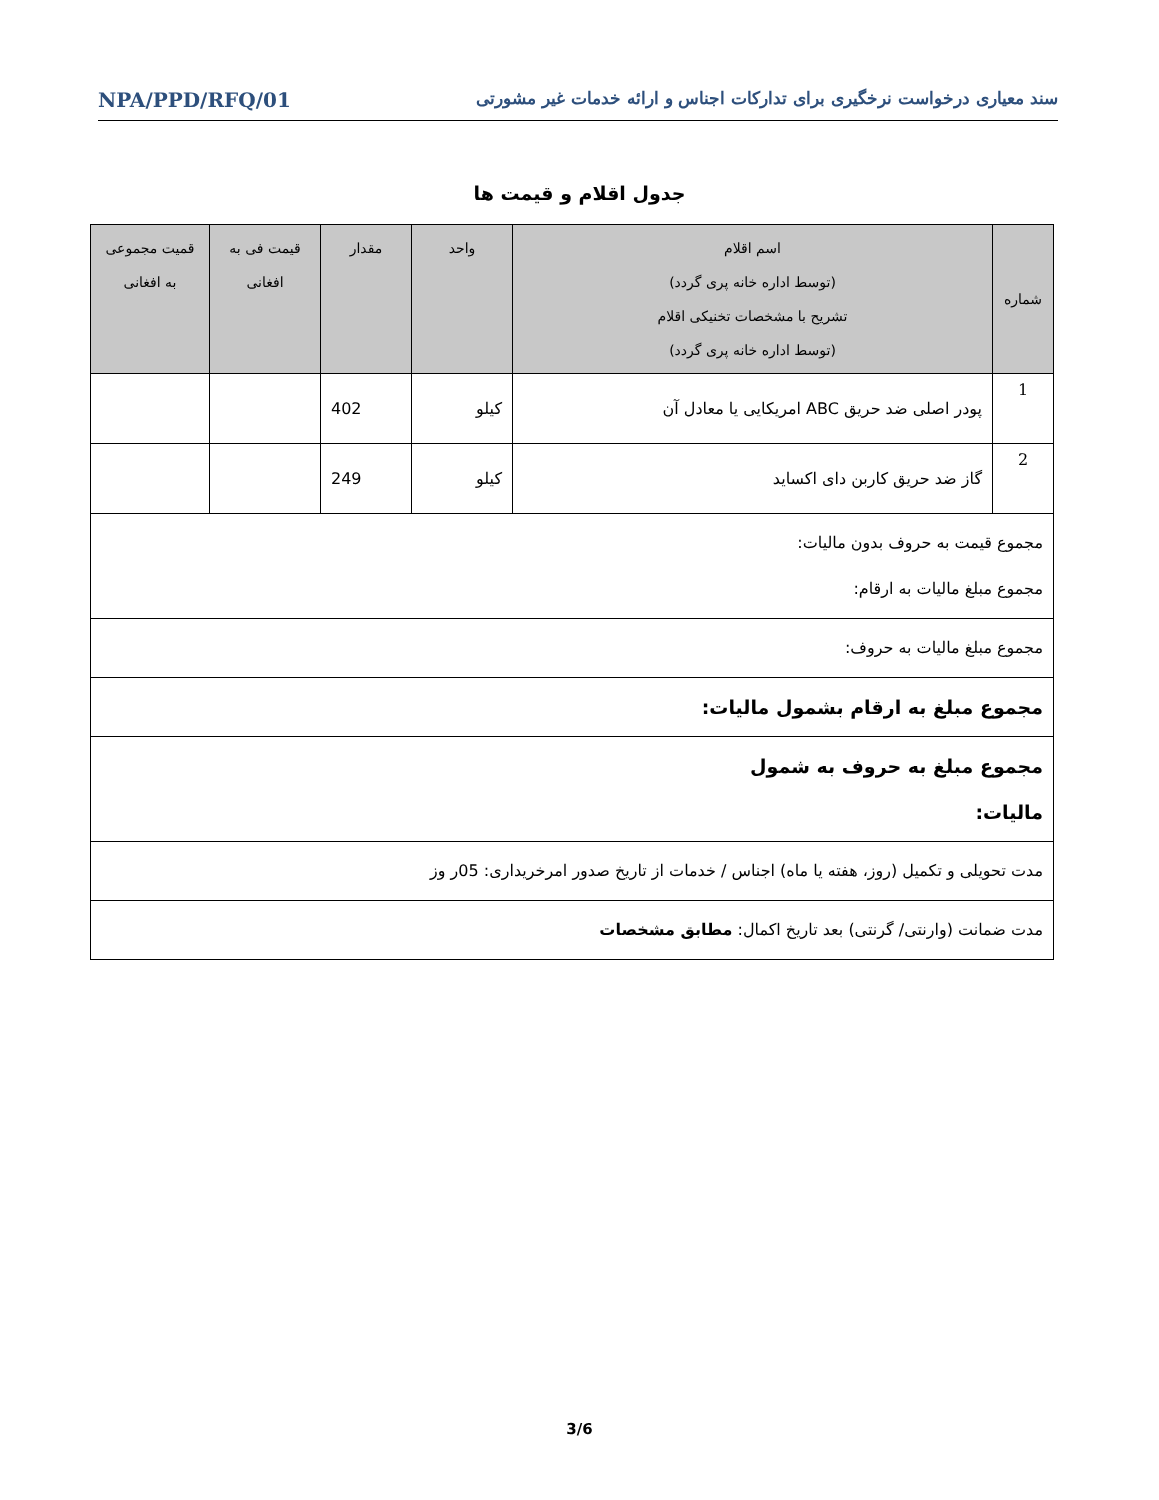سند معیاری درخواست نرخگیری برای تدارکات اجناس و ارائه خدمات غیر مشورتی NPA/PPD/RFQ/01
جدول اقلام و قیمت ها
| شماره | اسم اقلام (توسط اداره خانه پری گردد) تشریح با مشخصات تخنیکی اقلام (توسط اداره خانه پری گردد) | واحد | مقدار | قیمت فی به افغانی | قمیت مجموعی به افغانی |
| --- | --- | --- | --- | --- | --- |
| 1 | پودر اصلی ضد حریق ABC امریکایی یا معادل آن | کیلو | 402 | | |
| 2 | گاز ضد حریق کاربن دای اکساید | کیلو | 249 | | |
| مجموع قیمت به حروف بدون مالیات: مجموع مبلغ مالیات به ارقام: | | | | | |
| مجموع مبلغ مالیات به حروف: | | | | | |
| مجموع مبلغ به ارقام بشمول مالیات: | | | | | |
| مجموع مبلغ به حروف به شمول مالیات: | | | | | |
| مدت تحویلی و تکمیل (روز، هفته یا ماه) اجناس / خدمات از تاریخ صدور امرخریداری: 05ر وز | | | | | |
| مدت ضمانت (وارنتی/ گرنتی) بعد تاریخ اکمال: مطابق مشخصات | | | | | |
3/6